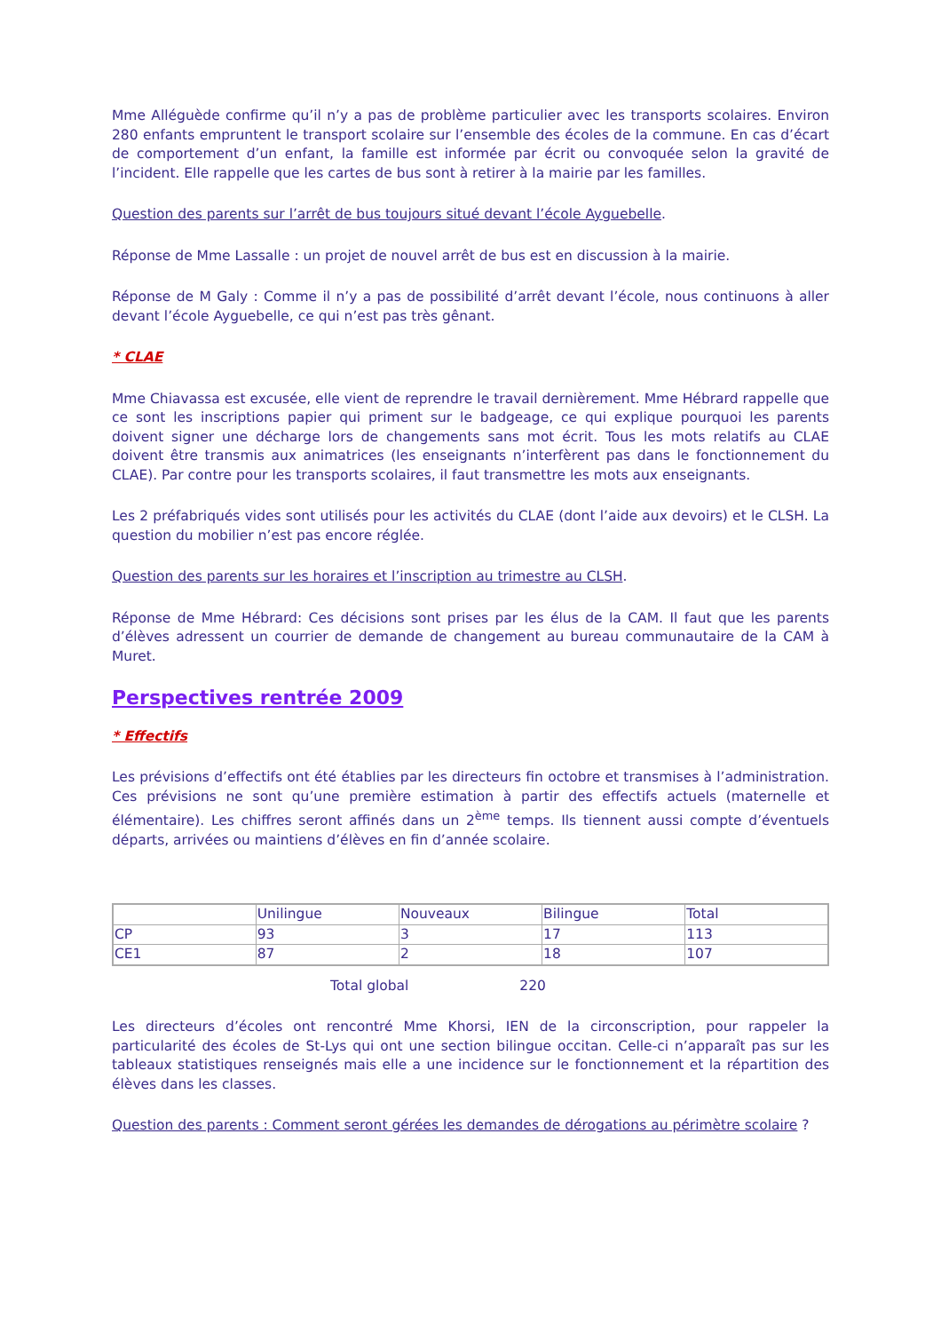Mme Alléguède confirme qu’il n’y a pas de problème particulier avec les transports scolaires. Environ 280 enfants empruntent le transport scolaire sur l’ensemble des écoles de la commune. En cas d’écart de comportement d’un enfant, la famille est informée par écrit ou convoquée selon la gravité de l’incident. Elle rappelle que les cartes de bus sont à retirer à la mairie par les familles.
Question des parents sur l’arrêt de bus toujours situé devant l’école Ayguebelle.
Réponse de Mme Lassalle : un projet de nouvel arrêt de bus est en discussion à la mairie.
Réponse de M Galy : Comme il n’y a pas de possibilité d’arrêt devant l’école, nous continuons à aller devant l’école Ayguebelle, ce qui n’est pas très gênant.
* CLAE
Mme Chiavassa est excusée, elle vient de reprendre le travail dernièrement. Mme Hébrard rappelle que ce sont les inscriptions papier qui priment sur le badgeage, ce qui explique pourquoi les parents doivent signer une décharge lors de changements sans mot écrit. Tous les mots relatifs au CLAE doivent être transmis aux animatrices (les enseignants n’interfèrent pas dans le fonctionnement du CLAE). Par contre pour les transports scolaires, il faut transmettre les mots aux enseignants.
Les 2 préfabriqués vides sont utilisés pour les activités du CLAE (dont l’aide aux devoirs) et le CLSH. La question du mobilier n’est pas encore réglée.
Question des parents sur les horaires et l’inscription au trimestre au CLSH.
Réponse de Mme Hébrard: Ces décisions sont prises par les élus de la CAM. Il faut que les parents d’élèves adressent un courrier de demande de changement au bureau communautaire de la CAM à Muret.
Perspectives rentrée 2009
* Effectifs
Les prévisions d’effectifs ont été établies par les directeurs fin octobre et transmises à l’administration. Ces prévisions ne sont qu’une première estimation à partir des effectifs actuels (maternelle et élémentaire). Les chiffres seront affinés dans un 2<sup>ème</sup> temps. Ils tiennent aussi compte d’éventuels départs, arrivées ou maintiens d’élèves en fin d’année scolaire.
| | Unilingue | Nouveaux | Bilingue | Total |
| CP | 93 | 3 | 17 | 113 |
| CE1 | 87 | 2 | 18 | 107 |
Total global 220
Les directeurs d’écoles ont rencontré Mme Khorsi, IEN de la circonscription, pour rappeler la particularité des écoles de St-Lys qui ont une section bilingue occitan. Celle-ci n’apparaît pas sur les tableaux statistiques renseignés mais elle a une incidence sur le fonctionnement et la répartition des élèves dans les classes.
Question des parents : Comment seront gérées les demandes de dérogations au périmètre scolaire ?